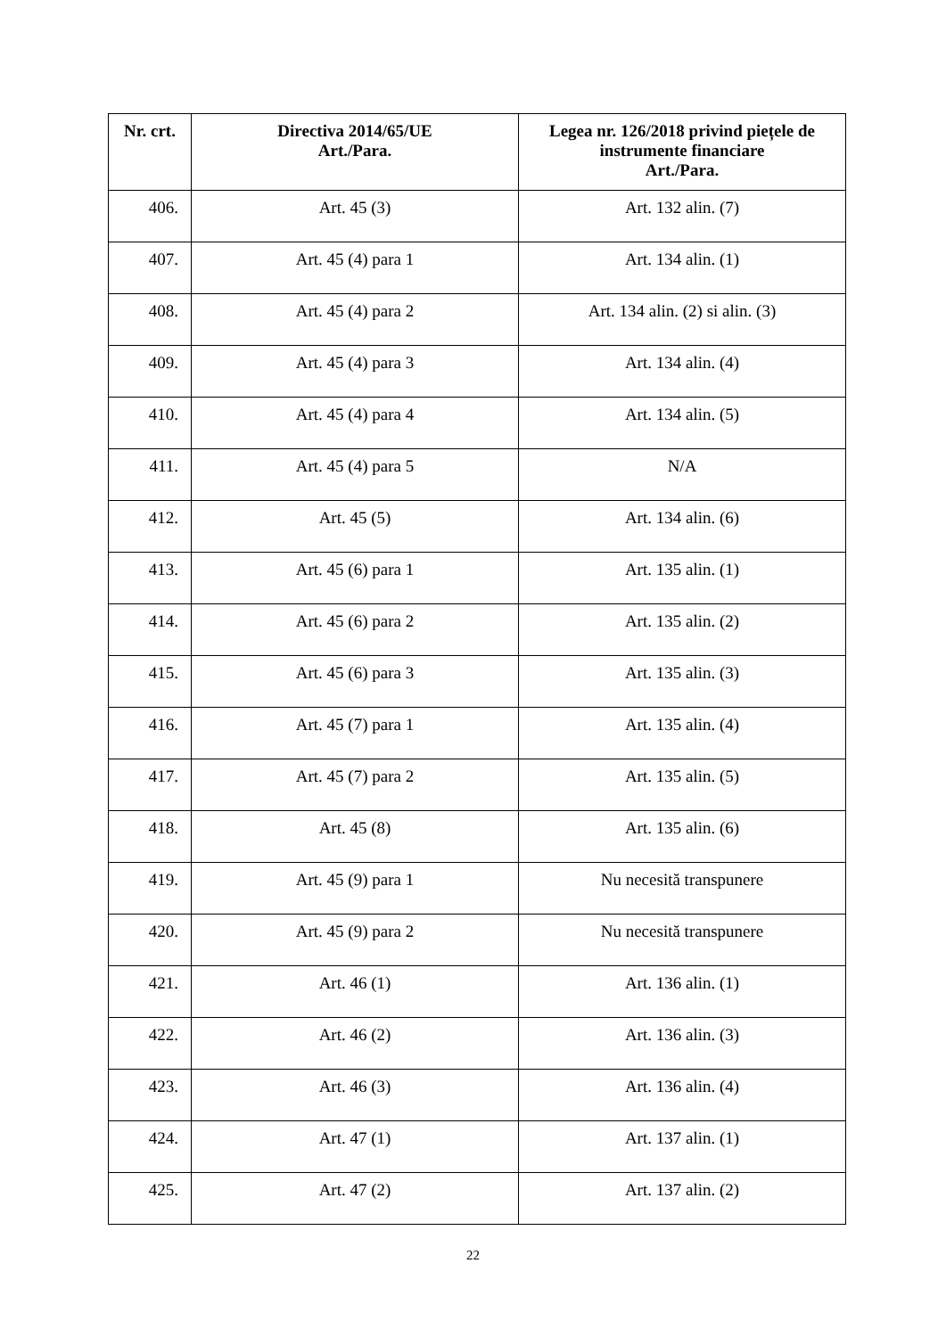| Nr. crt. | Directiva 2014/65/UE Art./Para. | Legea nr. 126/2018 privind piețele de instrumente financiare Art./Para. |
| --- | --- | --- |
| 406. | Art. 45 (3) | Art. 132 alin. (7) |
| 407. | Art. 45 (4) para 1 | Art. 134 alin. (1) |
| 408. | Art. 45 (4) para 2 | Art. 134 alin. (2) si alin. (3) |
| 409. | Art. 45 (4) para 3 | Art. 134 alin. (4) |
| 410. | Art. 45 (4) para 4 | Art. 134 alin. (5) |
| 411. | Art. 45 (4) para 5 | N/A |
| 412. | Art. 45 (5) | Art. 134 alin. (6) |
| 413. | Art. 45 (6) para 1 | Art. 135 alin. (1) |
| 414. | Art. 45 (6) para 2 | Art. 135 alin. (2) |
| 415. | Art. 45 (6) para 3 | Art. 135 alin. (3) |
| 416. | Art. 45 (7) para 1 | Art. 135 alin. (4) |
| 417. | Art. 45 (7) para 2 | Art. 135 alin. (5) |
| 418. | Art. 45 (8) | Art. 135 alin. (6) |
| 419. | Art. 45 (9) para 1 | Nu necesită transpunere |
| 420. | Art. 45 (9) para 2 | Nu necesită transpunere |
| 421. | Art. 46 (1) | Art. 136 alin. (1) |
| 422. | Art. 46 (2) | Art. 136 alin. (3) |
| 423. | Art. 46 (3) | Art. 136 alin. (4) |
| 424. | Art. 47 (1) | Art. 137 alin. (1) |
| 425. | Art. 47 (2) | Art. 137 alin. (2) |
22